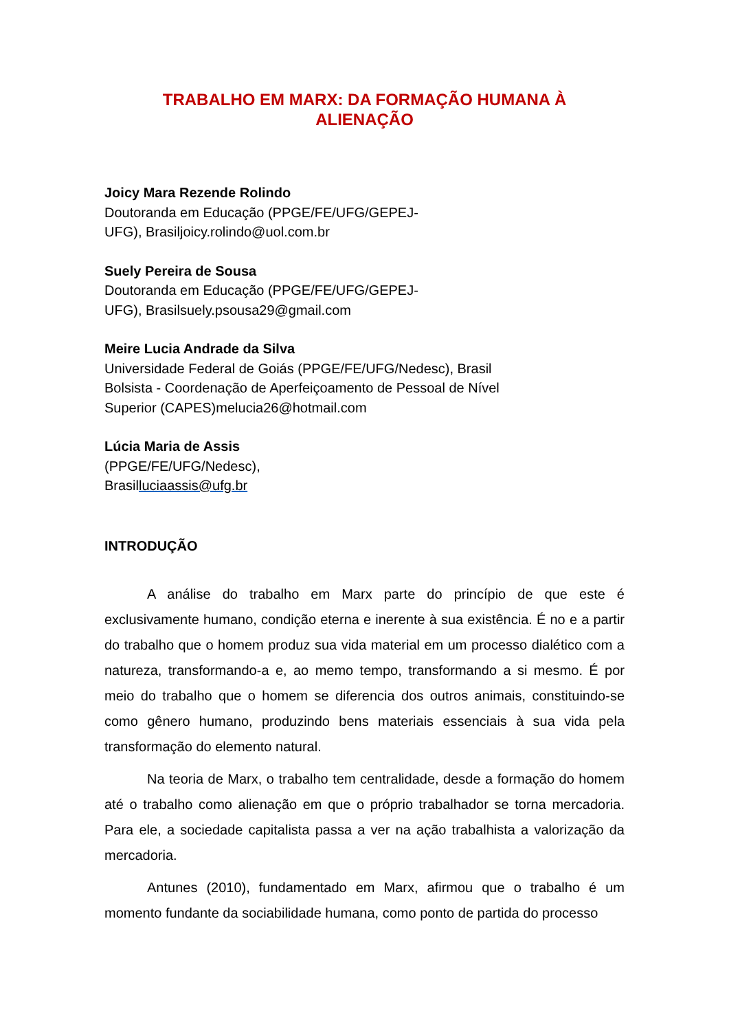TRABALHO EM MARX: DA FORMAÇÃO HUMANA À
ALIENAÇÃO
Joicy Mara Rezende Rolindo
Doutoranda em Educação (PPGE/FE/UFG/GEPEJ-
UFG), Brasiljoicy.rolindo@uol.com.br
Suely Pereira de Sousa
Doutoranda em Educação (PPGE/FE/UFG/GEPEJ-
UFG), Brasilsuely.psousa29@gmail.com
Meire Lucia Andrade da Silva
Universidade Federal de Goiás (PPGE/FE/UFG/Nedesc), Brasil
Bolsista - Coordenação de Aperfeiçoamento de Pessoal de Nível
Superior (CAPES)melucia26@hotmail.com
Lúcia Maria de Assis
(PPGE/FE/UFG/Nedesc),
Brasilluciaassis@ufg.br
INTRODUÇÃO
A análise do trabalho em Marx parte do princípio de que este é exclusivamente humano, condição eterna e inerente à sua existência. É no e a partir do trabalho que o homem produz sua vida material em um processo dialético com a natureza, transformando-a e, ao memo tempo, transformando a si mesmo. É por meio do trabalho que o homem se diferencia dos outros animais, constituindo-se como gênero humano, produzindo bens materiais essenciais à sua vida pela transformação do elemento natural.
Na teoria de Marx, o trabalho tem centralidade, desde a formação do homem até o trabalho como alienação em que o próprio trabalhador se torna mercadoria. Para ele, a sociedade capitalista passa a ver na ação trabalhista a valorização da mercadoria.
Antunes (2010), fundamentado em Marx, afirmou que o trabalho é um momento fundante da sociabilidade humana, como ponto de partida do processo